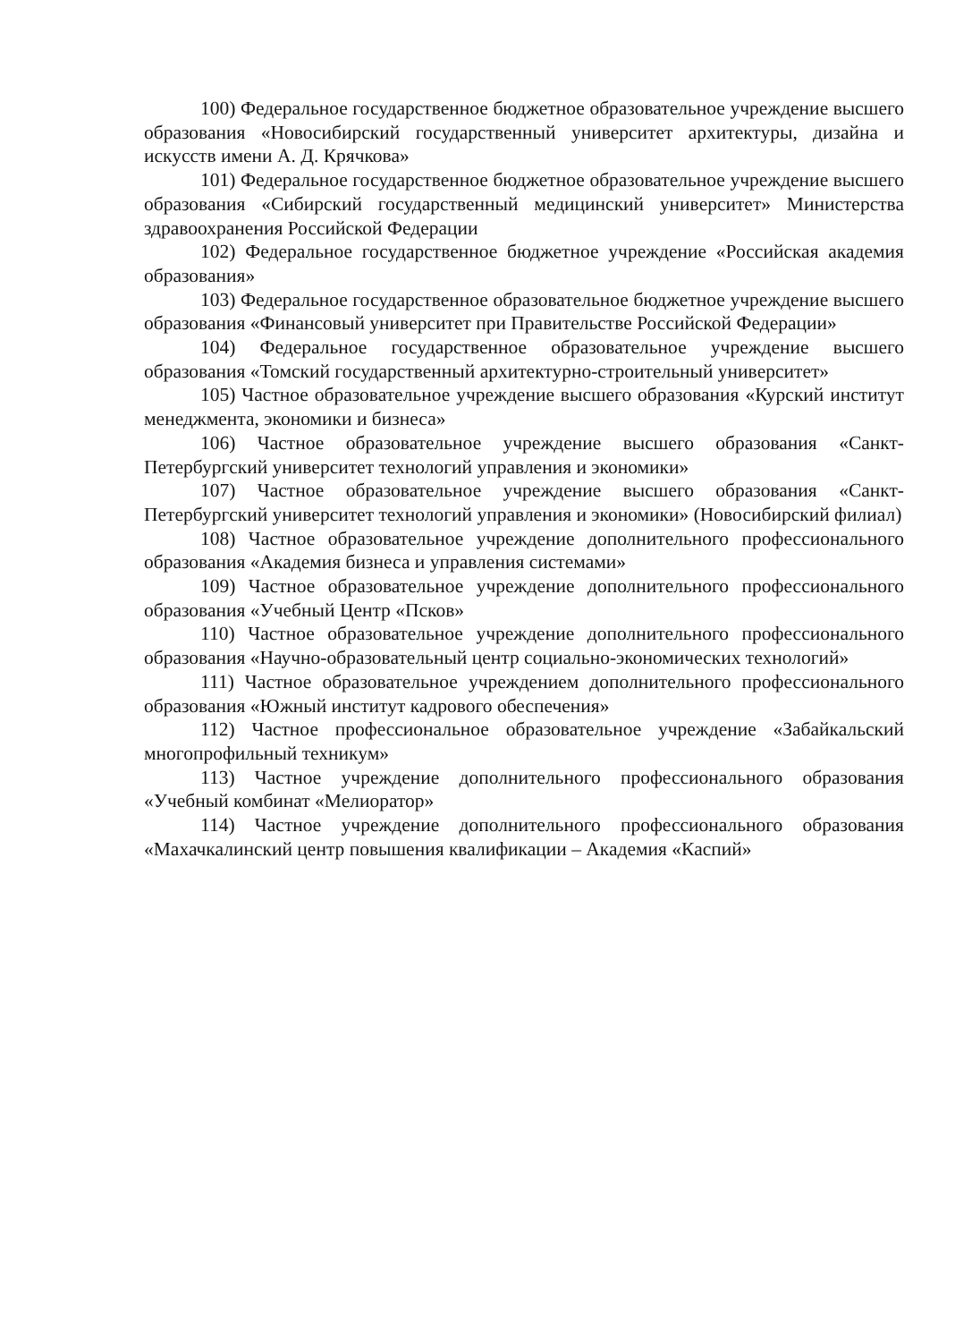100) Федеральное государственное бюджетное образовательное учреждение высшего образования «Новосибирский государственный университет архитектуры, дизайна и искусств имени А. Д. Крячкова»
101) Федеральное государственное бюджетное образовательное учреждение высшего образования «Сибирский государственный медицинский университет» Министерства здравоохранения Российской Федерации
102) Федеральное государственное бюджетное учреждение «Российская академия образования»
103) Федеральное государственное образовательное бюджетное учреждение высшего образования «Финансовый университет при Правительстве Российской Федерации»
104) Федеральное государственное образовательное учреждение высшего образования «Томский государственный архитектурно-строительный университет»
105) Частное образовательное учреждение высшего образования «Курский институт менеджмента, экономики и бизнеса»
106) Частное образовательное учреждение высшего образования «Санкт-Петербургский университет технологий управления и экономики»
107) Частное образовательное учреждение высшего образования «Санкт-Петербургский университет технологий управления и экономики» (Новосибирский филиал)
108) Частное образовательное учреждение дополнительного профессионального образования «Академия бизнеса и управления системами»
109) Частное образовательное учреждение дополнительного профессионального образования «Учебный Центр «Псков»
110) Частное образовательное учреждение дополнительного профессионального образования «Научно-образовательный центр социально-экономических технологий»
111) Частное образовательное учреждением дополнительного профессионального образования «Южный институт кадрового обеспечения»
112) Частное профессиональное образовательное учреждение «Забайкальский многопрофильный техникум»
113) Частное учреждение дополнительного профессионального образования «Учебный комбинат «Мелиоратор»
114) Частное учреждение дополнительного профессионального образования «Махачкалинский центр повышения квалификации – Академия «Каспий»